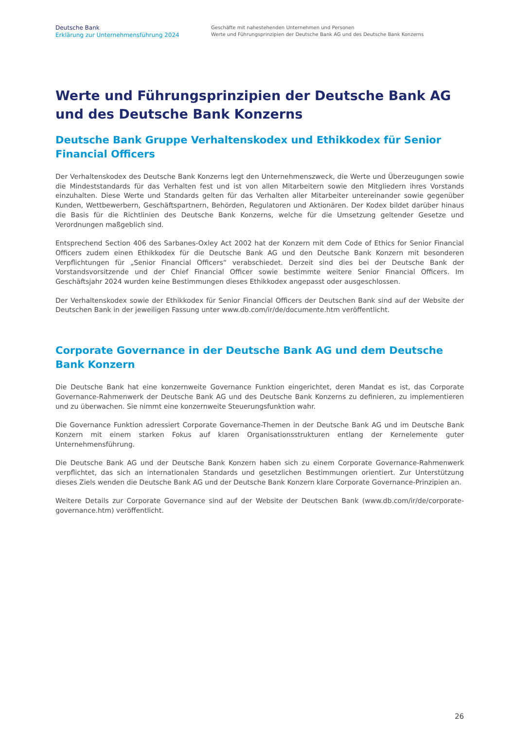Deutsche Bank
Erklärung zur Unternehmensführung 2024
Geschäfte mit nahestehenden Unternehmen und Personen
Werte und Führungsprinzipien der Deutsche Bank AG und des Deutsche Bank Konzerns
Werte und Führungsprinzipien der Deutsche Bank AG und des Deutsche Bank Konzerns
Deutsche Bank Gruppe Verhaltenskodex und Ethikkodex für Senior Financial Officers
Der Verhaltenskodex des Deutsche Bank Konzerns legt den Unternehmenszweck, die Werte und Überzeugungen sowie die Mindeststandards für das Verhalten fest und ist von allen Mitarbeitern sowie den Mitgliedern ihres Vorstands einzuhalten. Diese Werte und Standards gelten für das Verhalten aller Mitarbeiter untereinander sowie gegenüber Kunden, Wettbewerbern, Geschäftspartnern, Behörden, Regulatoren und Aktionären. Der Kodex bildet darüber hinaus die Basis für die Richtlinien des Deutsche Bank Konzerns, welche für die Umsetzung geltender Gesetze und Verordnungen maßgeblich sind.
Entsprechend Section 406 des Sarbanes-Oxley Act 2002 hat der Konzern mit dem Code of Ethics for Senior Financial Officers zudem einen Ethikkodex für die Deutsche Bank AG und den Deutsche Bank Konzern mit besonderen Verpflichtungen für „Senior Financial Officers“ verabschiedet. Derzeit sind dies bei der Deutsche Bank der Vorstandsvorsitzende und der Chief Financial Officer sowie bestimmte weitere Senior Financial Officers. Im Geschäftsjahr 2024 wurden keine Bestimmungen dieses Ethikkodex angepasst oder ausgeschlossen.
Der Verhaltenskodex sowie der Ethikkodex für Senior Financial Officers der Deutschen Bank sind auf der Website der Deutschen Bank in der jeweiligen Fassung unter www.db.com/ir/de/documente.htm veröffentlicht.
Corporate Governance in der Deutsche Bank AG und dem Deutsche Bank Konzern
Die Deutsche Bank hat eine konzernweite Governance Funktion eingerichtet, deren Mandat es ist, das Corporate Governance-Rahmenwerk der Deutsche Bank AG und des Deutsche Bank Konzerns zu definieren, zu implementieren und zu überwachen. Sie nimmt eine konzernweite Steuerungsfunktion wahr.
Die Governance Funktion adressiert Corporate Governance-Themen in der Deutsche Bank AG und im Deutsche Bank Konzern mit einem starken Fokus auf klaren Organisationsstrukturen entlang der Kernelemente guter Unternehmensführung.
Die Deutsche Bank AG und der Deutsche Bank Konzern haben sich zu einem Corporate Governance-Rahmenwerk verpflichtet, das sich an internationalen Standards und gesetzlichen Bestimmungen orientiert. Zur Unterstützung dieses Ziels wenden die Deutsche Bank AG und der Deutsche Bank Konzern klare Corporate Governance-Prinzipien an.
Weitere Details zur Corporate Governance sind auf der Website der Deutschen Bank (www.db.com/ir/de/corporate-governance.htm) veröffentlicht.
26